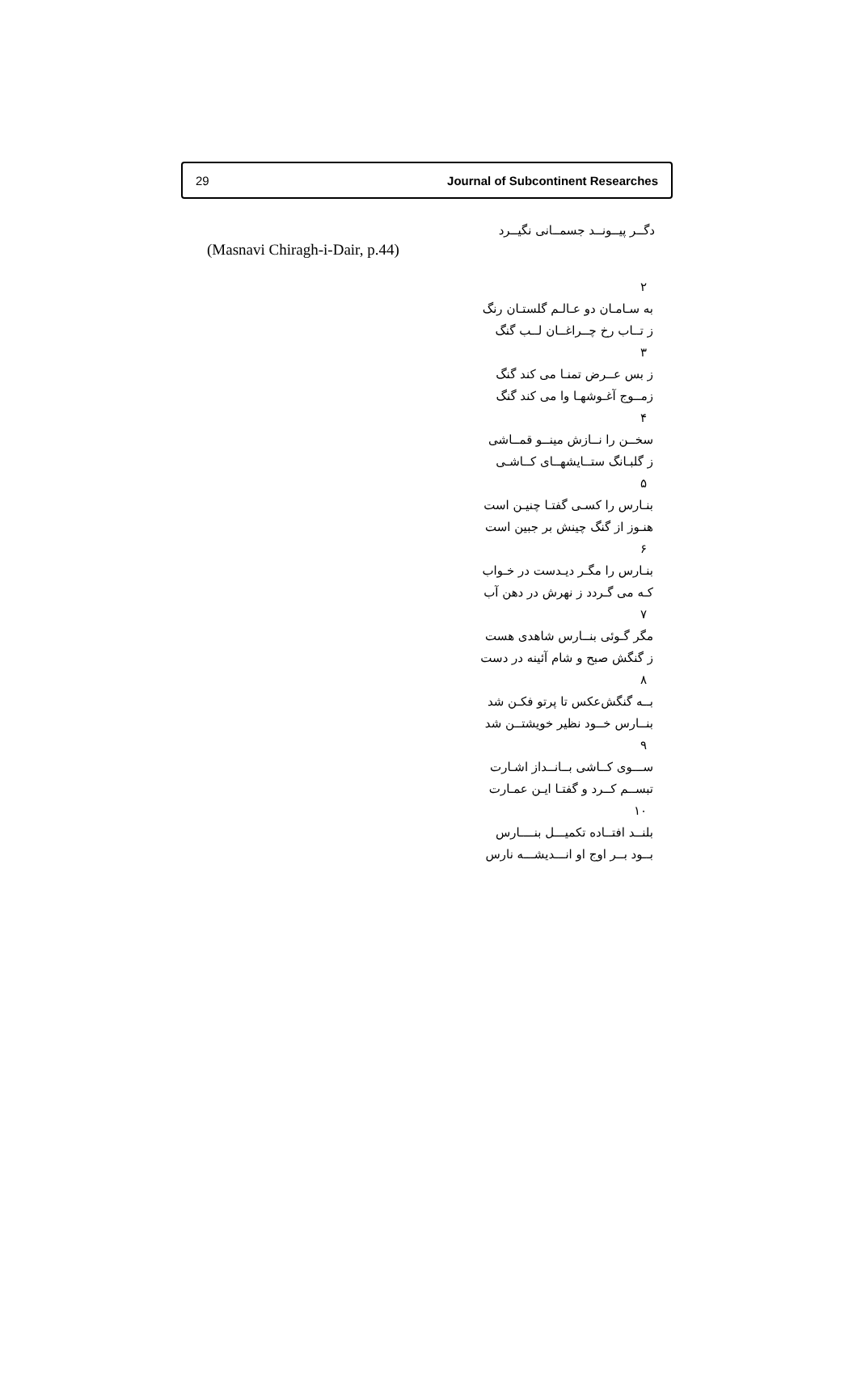29 Journal of Subcontinent Researches
دگــر پیــونــد جسمــانی نگیــرد
(Masnavi Chiragh-i-Dair, p.44)
۲
به سـامـان دو عـالـم گلستـان رنگ
ز تــاب رخ چــراغــان لــب گنگ
۳
ز بس عــرض تمنـا می کند گنگ
زمــوج آغـوشهـا وا می کند گنگ
۴
سخــن را نــازش مینــو قمــاشی
ز گلبـانگ ستــایشهــای کــاشـی
۵
بنـارس را کسـی گفتـا چنیـن است
هنـوز از گنگ چینش بر جبین است
۶
بنـارس را مگـر دیـدست در خـواب
کـه می گـردد ز نهرش در دهن آب
۷
مگر گـوئی بنــارس شاهدی هست
ز گنگش صبح و شام آئینه در دست
۸
بــه گنگش‌عکس تا پرتو فکـن شد
بنــارس خــود نظیر خویشتــن شد
۹
ســـوی کــاشی بــانــداز اشـارت
تبســم کــرد و گفتـا ایـن عمـارت
۱۰
بلنــد افتــاده تکمیـــل بنــــارس
بــود بــر اوج او انـــدیشـــه نارس